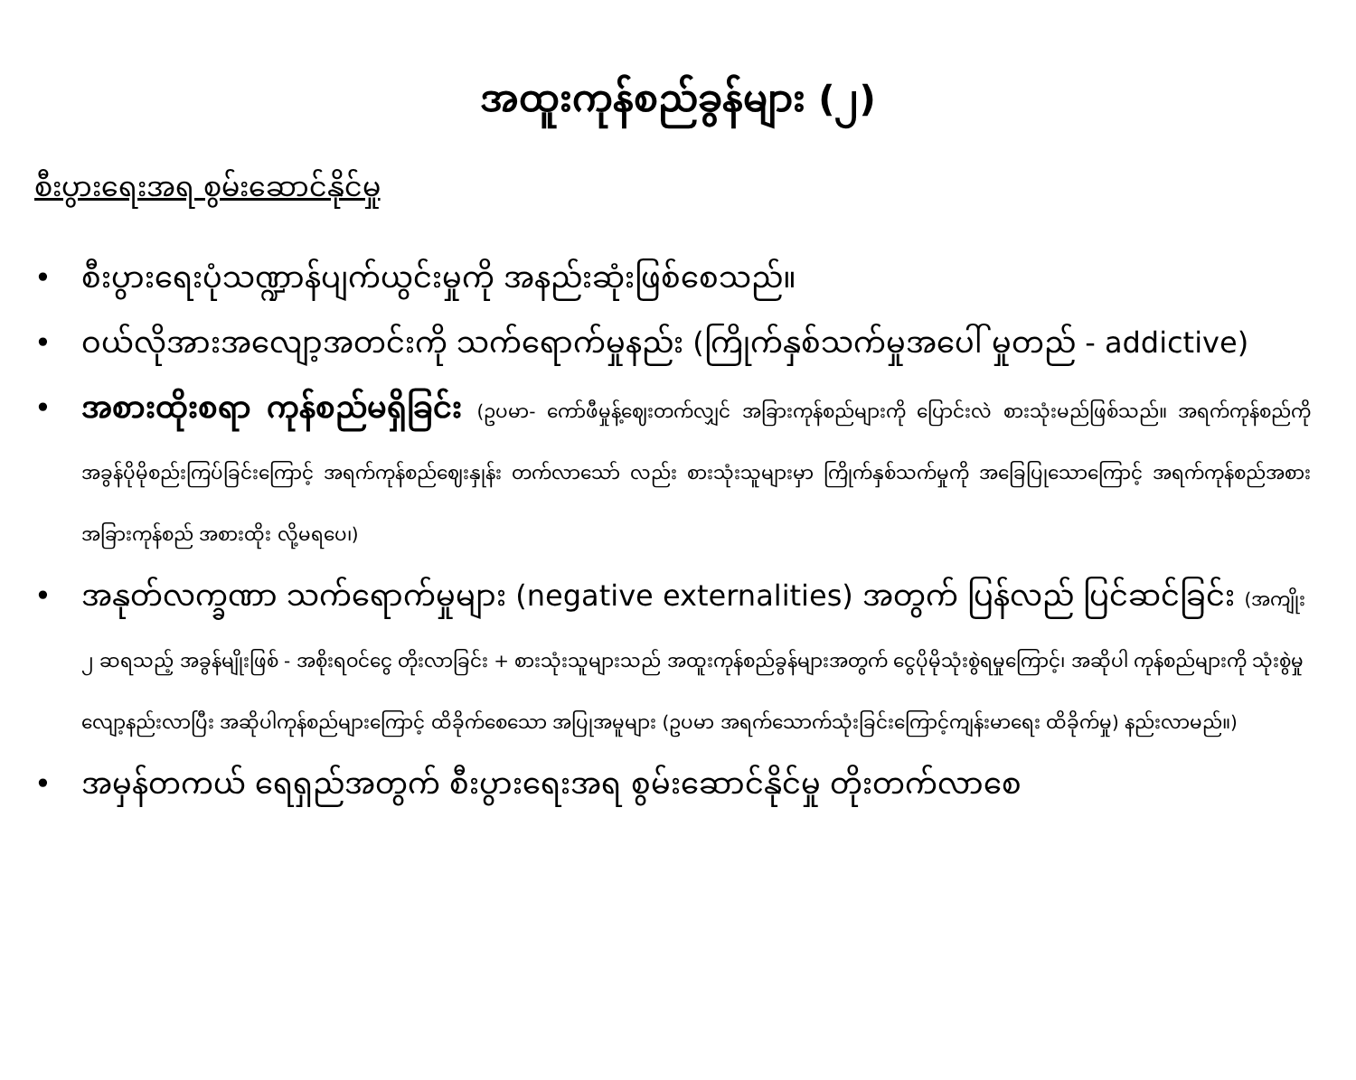အထူးကုန်စည်ခွန်များ (၂)
စီးပွားရေးအရ စွမ်းဆောင်နိုင်မှု
• စီးပွားရေးပုံသဏ္ဍာန်ပျက်ယွင်းမှုကို အနည်းဆုံးဖြစ်စေသည်။
• ဝယ်လိုအားအလျော့အတင်းကို သက်ရောက်မှုနည်း (ကြိုက်နှစ်သက်မှုအပေါ် မှုတည် - addictive)
• အစားထိုးစရာ ကုန်စည်မရှိခြင်း (ဥပမာ- ကော်ဖီမှုန့်ဈေးတက်လျှင် အခြားကုန်စည်များကို ပြောင်းလဲ စားသုံးမည်ဖြစ်သည်။ အရက်ကုန်စည်ကို အခွန်ပိုမိုစည်းကြပ်ခြင်းကြောင့် အရက်ကုန်စည်ဈေးနှုန်း တက်လာသော် လည်း စားသုံးသူများမှာ ကြိုက်နှစ်သက်မှုကို အခြေပြုသောကြောင့် အရက်ကုန်စည်အစား အခြားကုန်စည် အစားထိုး လို့မရပေ၊)
• အနုတ်လက္ခဏာ သက်ရောက်မှုများ (negative externalities) အတွက် ပြန်လည် ပြင်ဆင်ခြင်း (အကျိုး ၂ ဆရသည့် အခွန်မျိုးဖြစ် - အစိုးရဝင်ငွေ တိုးလာခြင်း + စားသုံးသူများသည် အထူးကုန်စည်ခွန်များအတွက် ငွေပိုမိုသုံးစွဲရမှုကြောင့်၊ အဆိုပါ ကုန်စည်များကို သုံးစွဲမှုလျော့နည်းလာပြီး အဆိုပါကုန်စည်များကြောင့် ထိခိုက်စေသော အပြုအမူများ (ဥပမာ အရက်သောက်သုံးခြင်းကြောင့်ကျန်းမာရေး ထိခိုက်မှု) နည်းလာမည်။)
• အမှန်တကယ် ရေရှည်အတွက် စီးပွားရေးအရ စွမ်းဆောင်နိုင်မှု တိုးတက်လာစေ